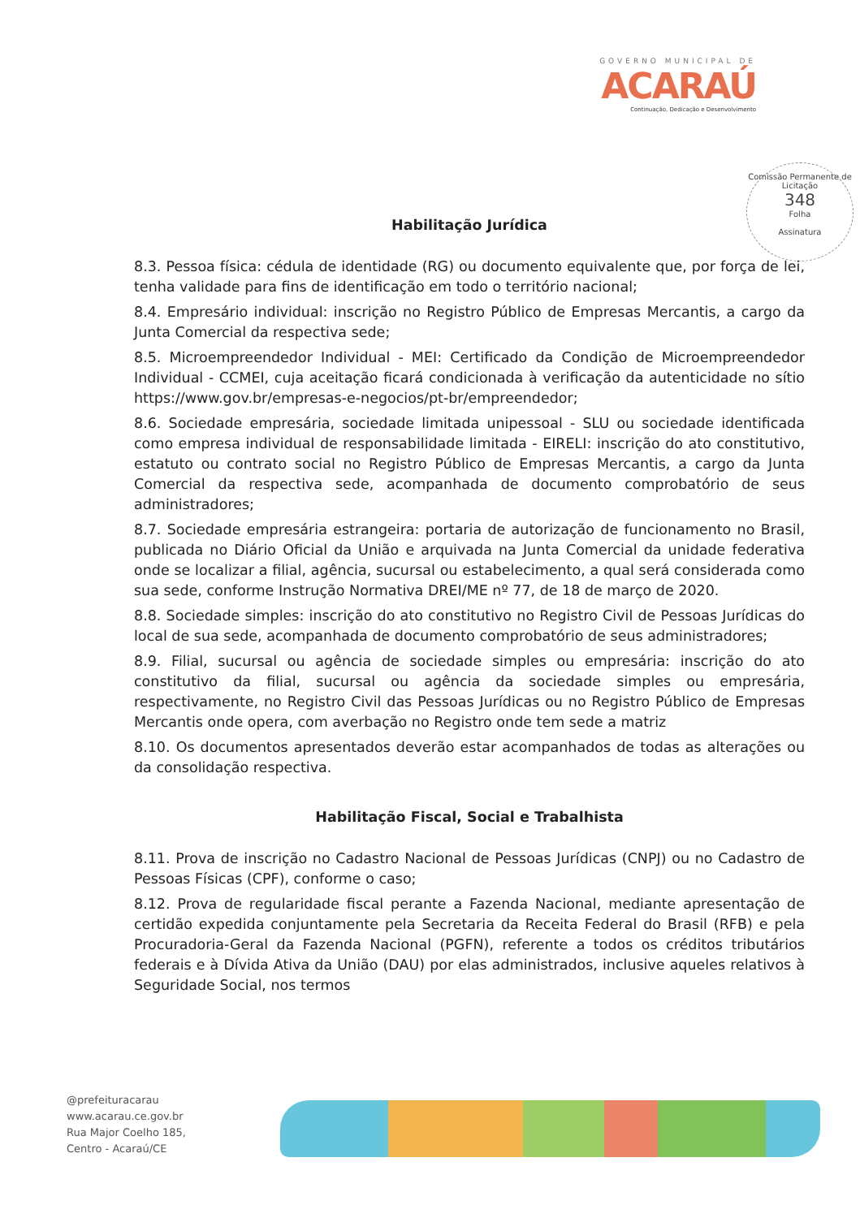GOVERNO MUNICIPAL DE
ACARAÚ
Continuação, Dedicação e Desenvolvimento
Comissão Permanente de Licitação
348
Folha
Assinatura
Habilitação Jurídica
8.3. Pessoa física: cédula de identidade (RG) ou documento equivalente que, por força de lei, tenha validade para fins de identificação em todo o território nacional;
8.4. Empresário individual: inscrição no Registro Público de Empresas Mercantis, a cargo da Junta Comercial da respectiva sede;
8.5. Microempreendedor Individual - MEI: Certificado da Condição de Microempreendedor Individual - CCMEI, cuja aceitação ficará condicionada à verificação da autenticidade no sítio https://www.gov.br/empresas-e-negocios/pt-br/empreendedor;
8.6. Sociedade empresária, sociedade limitada unipessoal - SLU ou sociedade identificada como empresa individual de responsabilidade limitada - EIRELI: inscrição do ato constitutivo, estatuto ou contrato social no Registro Público de Empresas Mercantis, a cargo da Junta Comercial da respectiva sede, acompanhada de documento comprobatório de seus administradores;
8.7. Sociedade empresária estrangeira: portaria de autorização de funcionamento no Brasil, publicada no Diário Oficial da União e arquivada na Junta Comercial da unidade federativa onde se localizar a filial, agência, sucursal ou estabelecimento, a qual será considerada como sua sede, conforme Instrução Normativa DREI/ME nº 77, de 18 de março de 2020.
8.8. Sociedade simples: inscrição do ato constitutivo no Registro Civil de Pessoas Jurídicas do local de sua sede, acompanhada de documento comprobatório de seus administradores;
8.9. Filial, sucursal ou agência de sociedade simples ou empresária: inscrição do ato constitutivo da filial, sucursal ou agência da sociedade simples ou empresária, respectivamente, no Registro Civil das Pessoas Jurídicas ou no Registro Público de Empresas Mercantis onde opera, com averbação no Registro onde tem sede a matriz
8.10. Os documentos apresentados deverão estar acompanhados de todas as alterações ou da consolidação respectiva.
Habilitação Fiscal, Social e Trabalhista
8.11. Prova de inscrição no Cadastro Nacional de Pessoas Jurídicas (CNPJ) ou no Cadastro de Pessoas Físicas (CPF), conforme o caso;
8.12. Prova de regularidade fiscal perante a Fazenda Nacional, mediante apresentação de certidão expedida conjuntamente pela Secretaria da Receita Federal do Brasil (RFB) e pela Procuradoria-Geral da Fazenda Nacional (PGFN), referente a todos os créditos tributários federais e à Dívida Ativa da União (DAU) por elas administrados, inclusive aqueles relativos à Seguridade Social, nos termos
@prefeituracarau
www.acarau.ce.gov.br
Rua Major Coelho 185,
Centro - Acaraú/CE